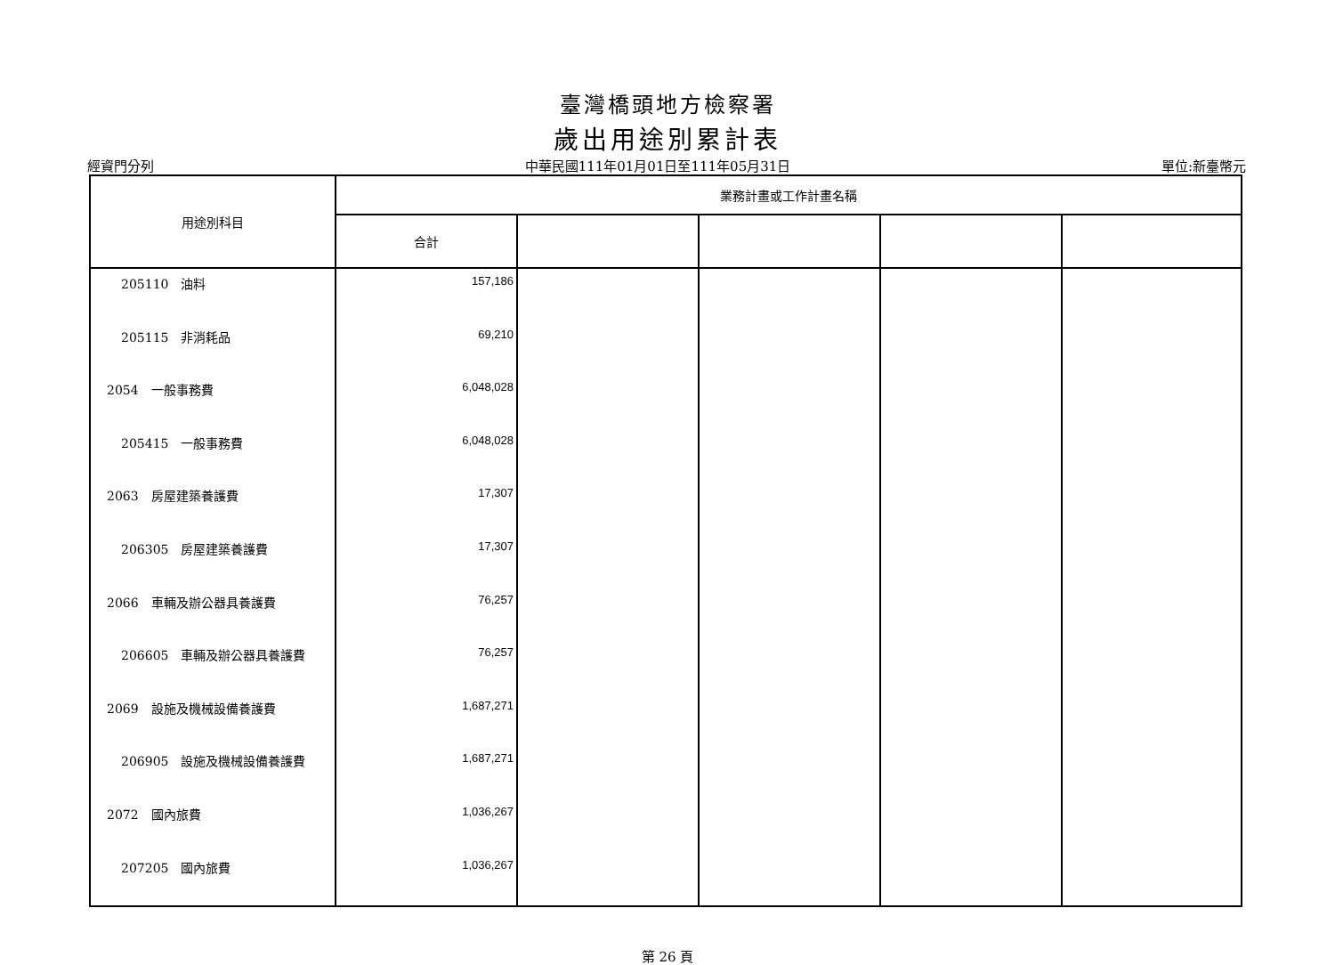臺灣橋頭地方檢察署
歲出用途別累計表
經資門分列 中華民國111年01月01日至111年05月31日 單位:新臺幣元
| 用途別科目 | 業務計畫或工作計畫名稱 | | | | |
| --- | --- | --- | --- | --- | --- |
| | 合計 | | | | |
| 205110 油料 | 157,186 | | | | |
| 205115 非消耗品 | 69,210 | | | | |
| 2054 一般事務費 | 6,048,028 | | | | |
| 205415 一般事務費 | 6,048,028 | | | | |
| 2063 房屋建築養護費 | 17,307 | | | | |
| 206305 房屋建築養護費 | 17,307 | | | | |
| 2066 車輛及辦公器具養護費 | 76,257 | | | | |
| 206605 車輛及辦公器具養護費 | 76,257 | | | | |
| 2069 設施及機械設備養護費 | 1,687,271 | | | | |
| 206905 設施及機械設備養護費 | 1,687,271 | | | | |
| 2072 國內旅費 | 1,036,267 | | | | |
| 207205 國內旅費 | 1,036,267 | | | | |
第 26 頁